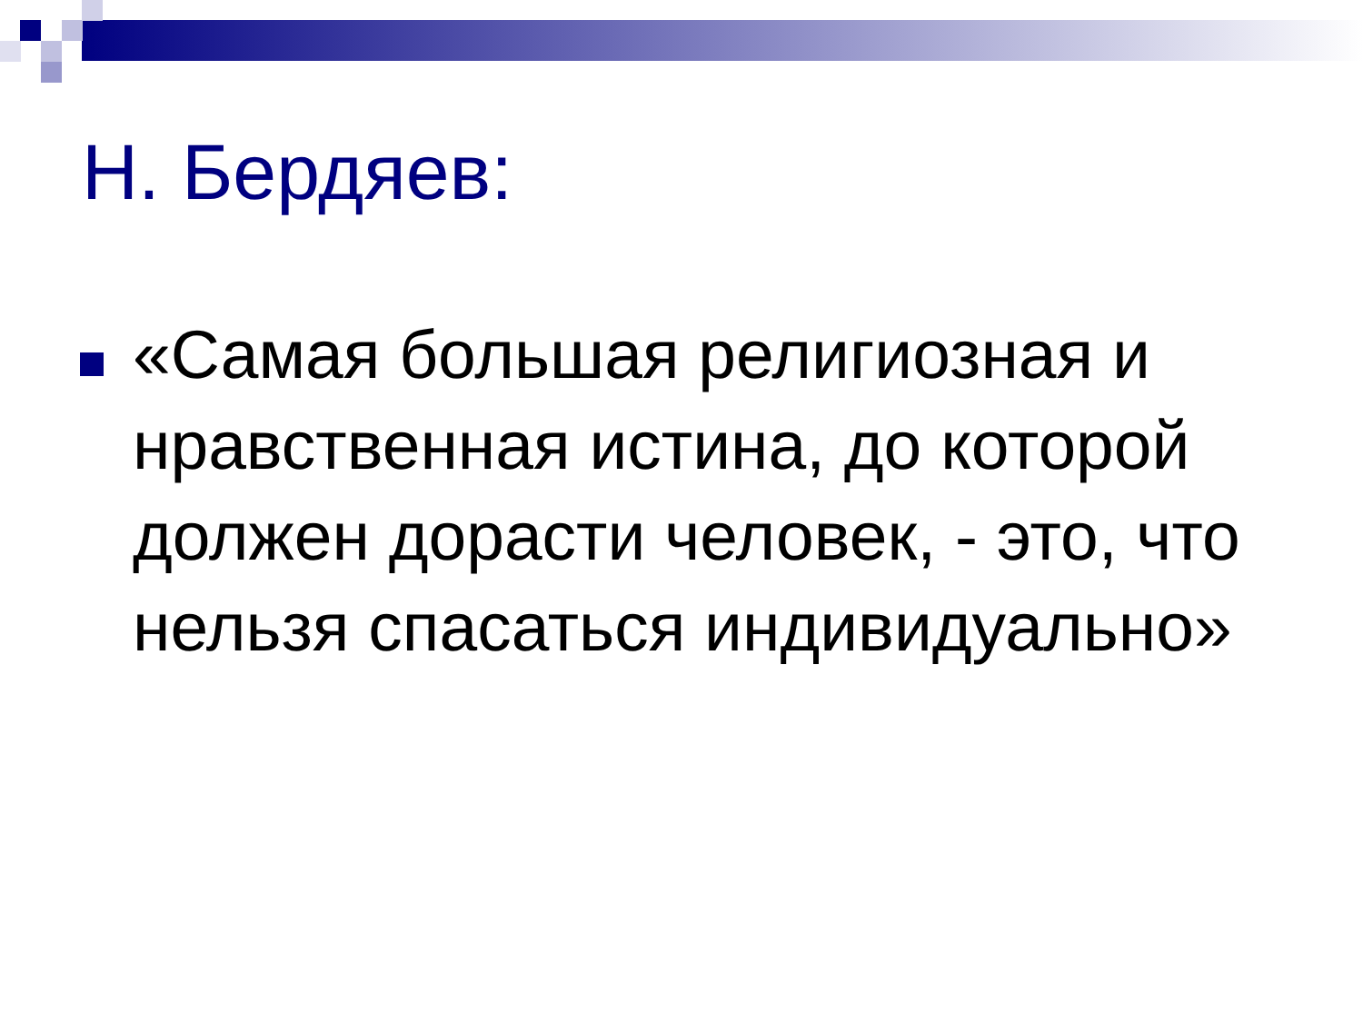Н. Бердяев:
«Самая большая религиозная и нравственная истина, до которой должен дорасти человек, - это, что нельзя спасаться индивидуально»